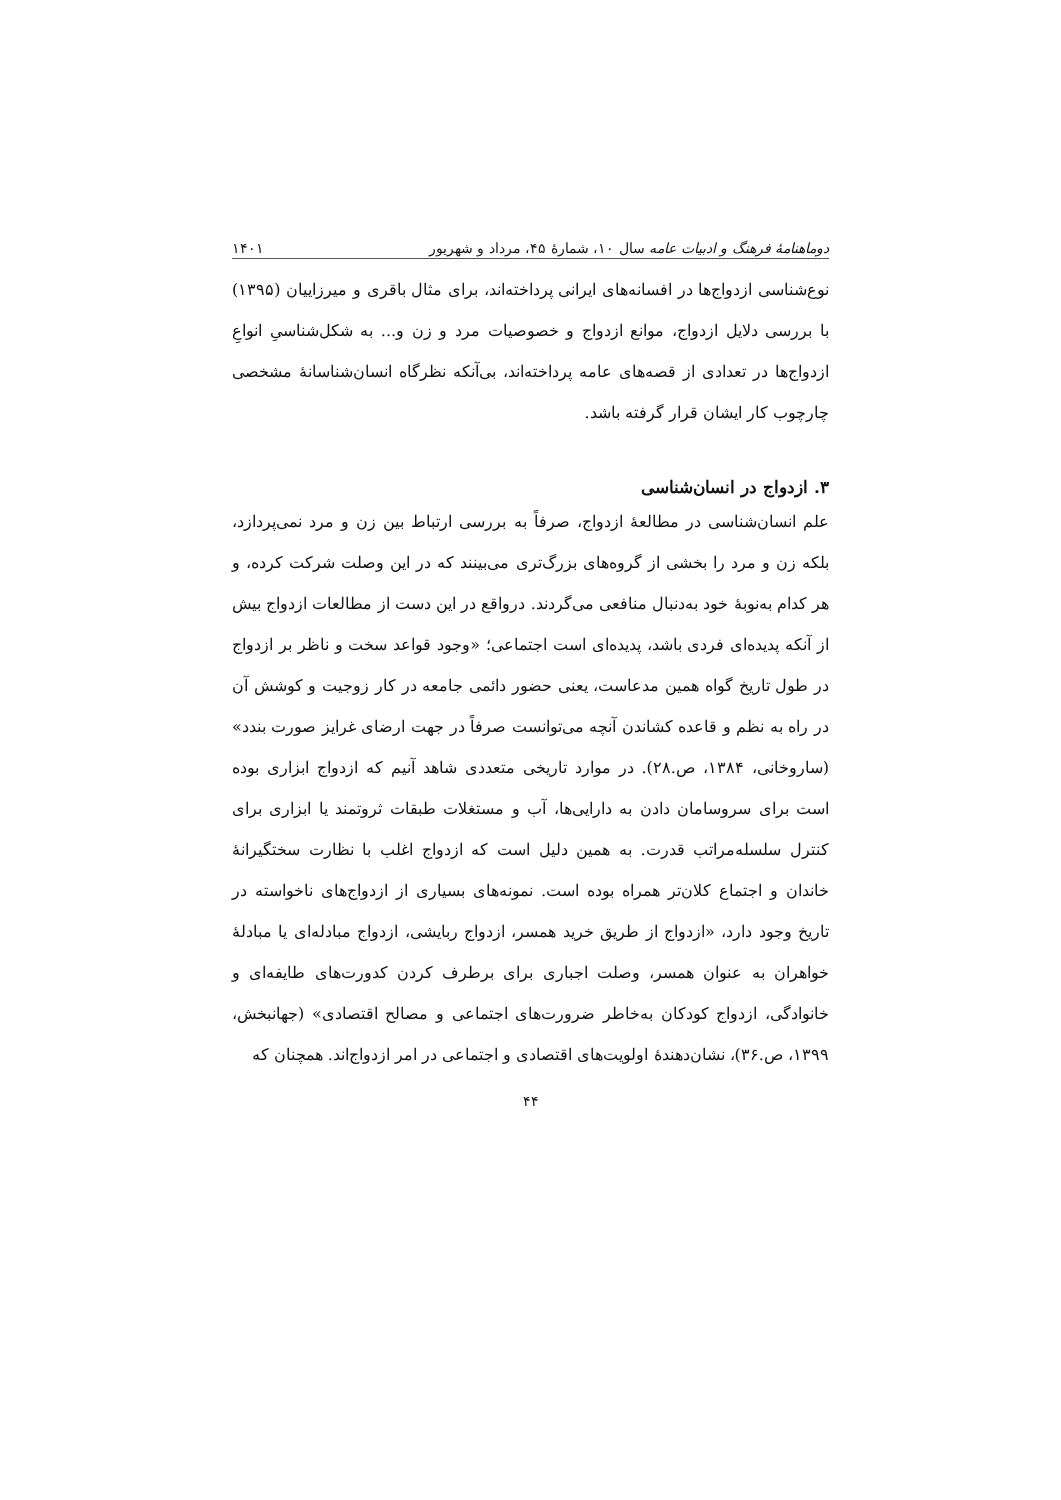دوماهنامهٔ فرهنگ و ادبیات عامه سال ۱۰، شمارهٔ ۴۵، مرداد و شهریور ۱۴۰۱
نوع‌شناسی ازدواج‌ها در افسانه‌های ایرانی پرداخته‌اند، برای مثال باقری و میرزاییان (۱۳۹۵) با بررسی دلایل ازدواج، موانع ازدواج و خصوصیات مرد و زن و... به شکل‌شناسیِ انواعِ ازدواج‌ها در تعدادی از قصه‌های عامه پرداخته‌اند، بی‌آنکه نظرگاه انسان‌شناسانهٔ مشخصی چارچوب کار ایشان قرار گرفته باشد.
۳. ازدواج در انسان‌شناسی
علم انسان‌شناسی در مطالعهٔ ازدواج، صرفاً به بررسی ارتباط بین زن و مرد نمی‌پردازد، بلکه زن و مرد را بخشی از گروه‌های بزرگ‌تری می‌بینند که در این وصلت شرکت کرده، و هر کدام به‌نوبهٔ خود به‌دنبال منافعی می‌گردند. درواقع در این دست از مطالعات ازدواج بیش از آنکه پدیده‌ای فردی باشد، پدیده‌ای است اجتماعی؛ «وجود قواعد سخت و ناظر بر ازدواج در طول تاریخ گواه همین مدعاست، یعنی حضور دائمی جامعه در کار زوجیت و کوشش آن در راه به نظم و قاعده کشاندن آنچه می‌توانست صرفاً در جهت ارضای غرایز صورت بندد» (ساروخانی، ۱۳۸۴، ص.۲۸). در موارد تاریخی متعددی شاهد آنیم که ازدواج ابزاری بوده است برای سروسامان دادن به دارایی‌ها، آب و مستغلات طبقات ثروتمند یا ابزاری برای کنترل سلسله‌مراتب قدرت. به همین دلیل است که ازدواج اغلب با نظارت سختگیرانهٔ خاندان و اجتماع کلان‌تر همراه بوده است. نمونه‌های بسیاری از ازدواج‌های ناخواسته در تاریخ وجود دارد، «ازدواج از طریق خرید همسر، ازدواج ربایشی، ازدواج مبادله‌ای یا مبادلهٔ خواهران به عنوان همسر، وصلت اجباری برای برطرف کردن کدورت‌های طایفه‌ای و خانوادگی، ازدواج کودکان به‌خاطر ضرورت‌های اجتماعی و مصالح اقتصادی» (جهانبخش، ۱۳۹۹، ص.۳۶)، نشان‌دهندهٔ اولویت‌های اقتصادی و اجتماعی در امر ازدواج‌اند. همچنان که
۴۴